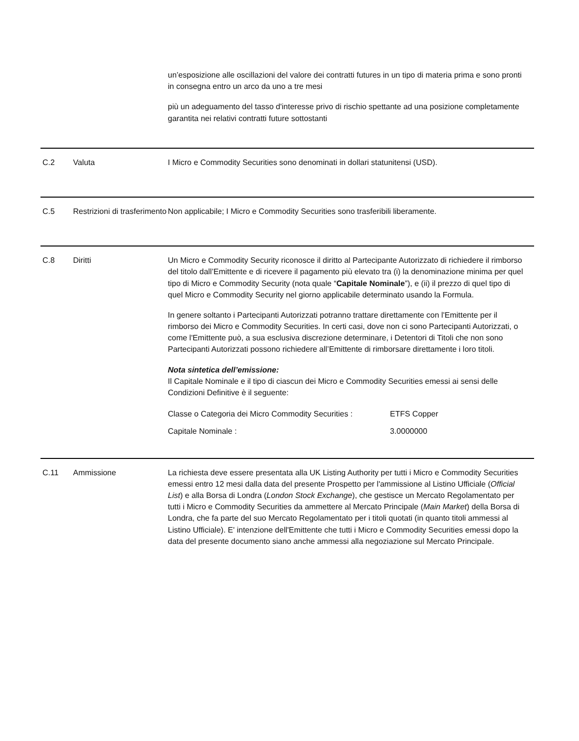un’esposizione alle oscillazioni del valore dei contratti futures in un tipo di materia prima e sono pronti in consegna entro un arco da uno a tre mesi
più un adeguamento del tasso d'interesse privo di rischio spettante ad una posizione completamente garantita nei relativi contratti future sottostanti
C.2 Valuta I Micro e Commodity Securities sono denominati in dollari statunitensi (USD).
C.5 Restrizioni di trasferimento
Non applicabile; I Micro e Commodity Securities sono trasferibili liberamente.
C.8 Diritti Un Micro e Commodity Security riconosce il diritto al Partecipante Autorizzato di richiedere il rimborso del titolo dall’Emittente e di ricevere il pagamento più elevato tra (i) la denominazione minima per quel tipo di Micro e Commodity Security (nota quale “Capitale Nominale”), e (ii) il prezzo di quel tipo di quel Micro e Commodity Security nel giorno applicabile determinato usando la Formula.
In genere soltanto i Partecipanti Autorizzati potranno trattare direttamente con l'Emittente per il rimborso dei Micro e Commodity Securities. In certi casi, dove non ci sono Partecipanti Autorizzati, o come l'Emittente può, a sua esclusiva discrezione determinare, i Detentori di Titoli che non sono Partecipanti Autorizzati possono richiedere all’Emittente di rimborsare direttamente i loro titoli.
Nota sintetica dell’emissione:
Il Capitale Nominale e il tipo di ciascun dei Micro e Commodity Securities emessi ai sensi delle Condizioni Definitive è il seguente:
| Classe o Categoria dei Micro Commodity Securities : | ETFS Copper |
| Capitale Nominale : | 3.0000000 |
C.11 Ammissione La richiesta deve essere presentata alla UK Listing Authority per tutti i Micro e Commodity Securities emessi entro 12 mesi dalla data del presente Prospetto per l'ammissione al Listino Ufficiale (Official List) e alla Borsa di Londra (London Stock Exchange), che gestisce un Mercato Regolamentato per tutti i Micro e Commodity Securities da ammettere al Mercato Principale (Main Market) della Borsa di Londra, che fa parte del suo Mercato Regolamentato per i titoli quotati (in quanto titoli ammessi al Listino Ufficiale). E' intenzione dell'Emittente che tutti i Micro e Commodity Securities emessi dopo la data del presente documento siano anche ammessi alla negoziazione sul Mercato Principale.